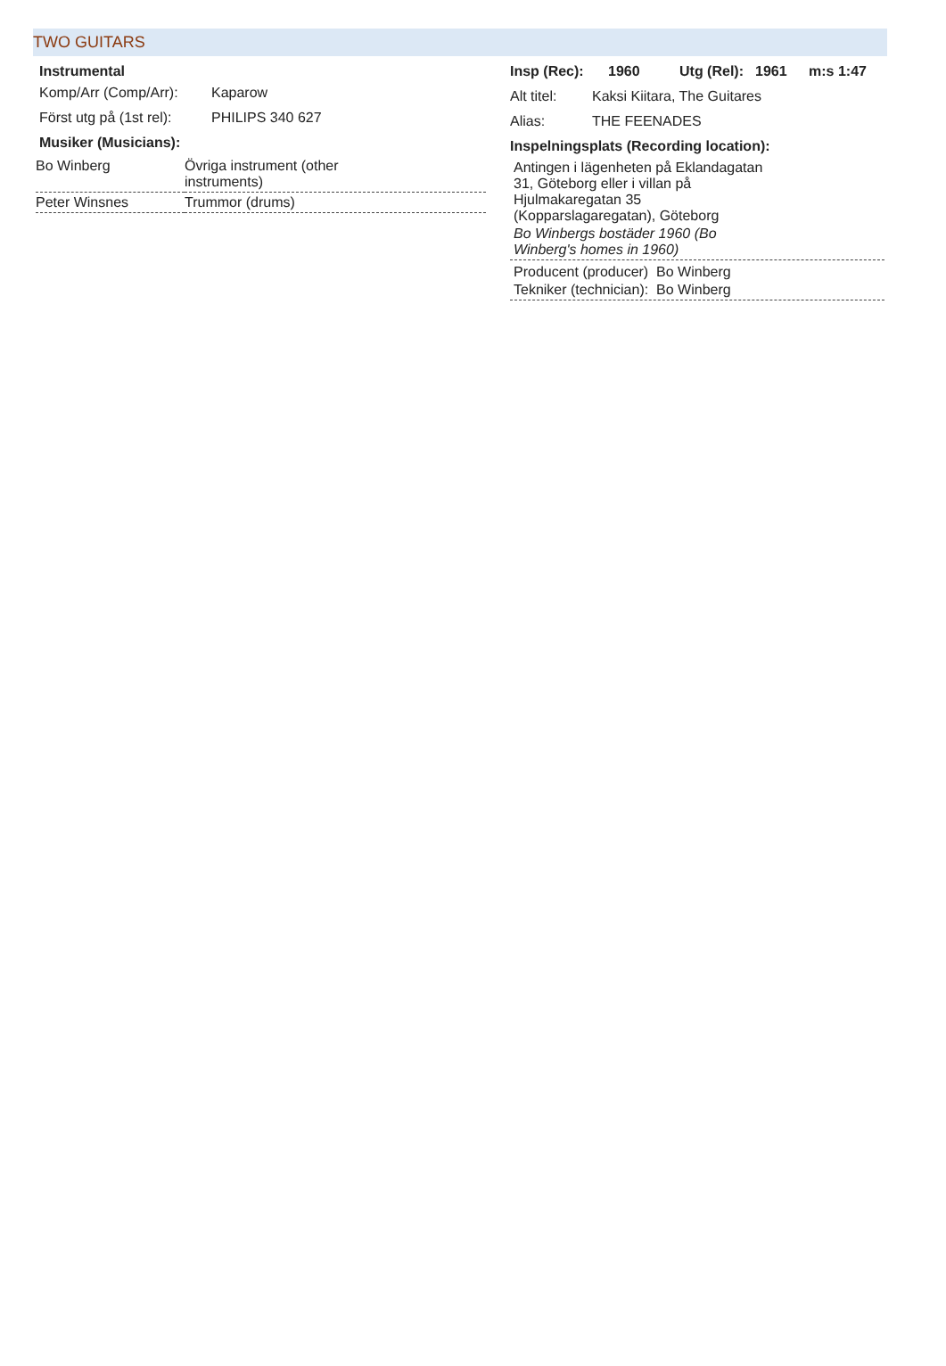TWO GUITARS
Instrumental
Komp/Arr (Comp/Arr): Kaparow
Först utg på (1st rel): PHILIPS 340 627
Musiker (Musicians):
| Bo Winberg | Övriga instrument (other instruments) |
| Peter Winsnes | Trummor (drums) |
Insp (Rec): 1960 Utg (Rel): 1961 m:s 1:47
Alt titel: Kaksi Kiitara, The Guitares
Alias: THE FEENADES
Inspelningsplats (Recording location):
Antingen i lägenheten på Eklandagatan
31, Göteborg eller i villan på
Hjulmakaregatan 35
(Kopparslagaregatan), Göteborg
Bo Winbergs bostäder 1960 (Bo
Winberg's homes in 1960)
Producent (producer) Bo Winberg
Tekniker (technician): Bo Winberg